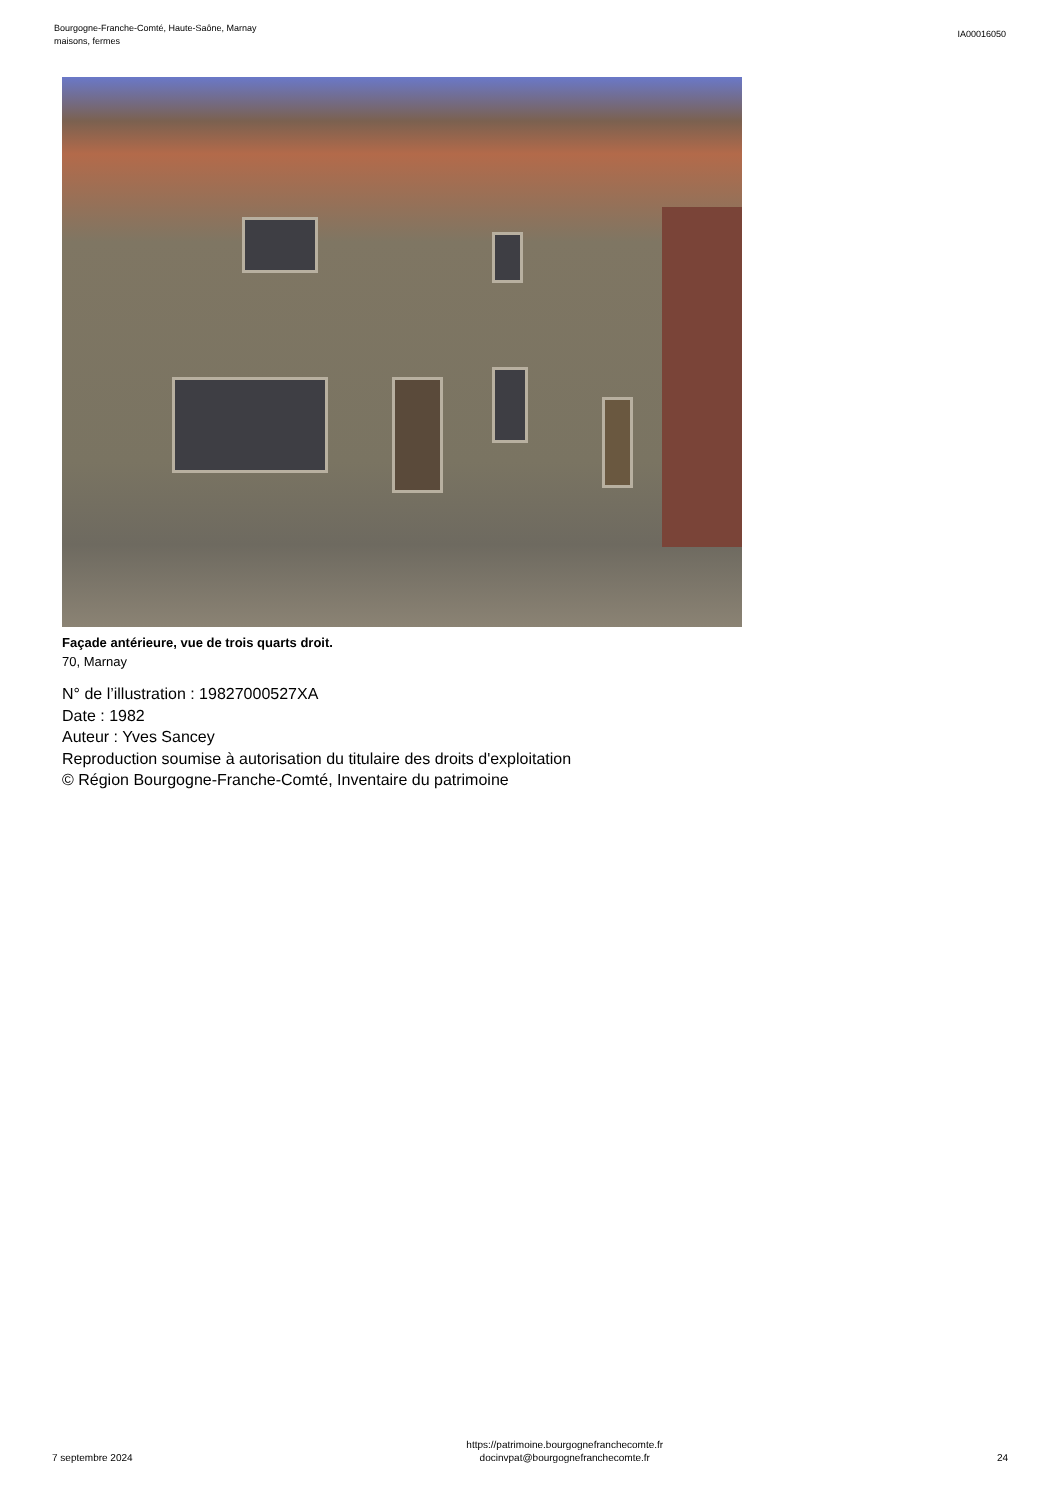Bourgogne-Franche-Comté, Haute-Saône, Marnay
maisons, fermes
IA00016050
Façade antérieure, vue de trois quarts droit.
70, Marnay
N° de l’illustration : 19827000527XA
Date : 1982
Auteur : Yves Sancey
Reproduction soumise à autorisation du titulaire des droits d'exploitation
© Région Bourgogne-Franche-Comté, Inventaire du patrimoine
7 septembre 2024
https://patrimoine.bourgognefranchecomte.fr
docinvpat@bourgognefranchecomte.fr
24